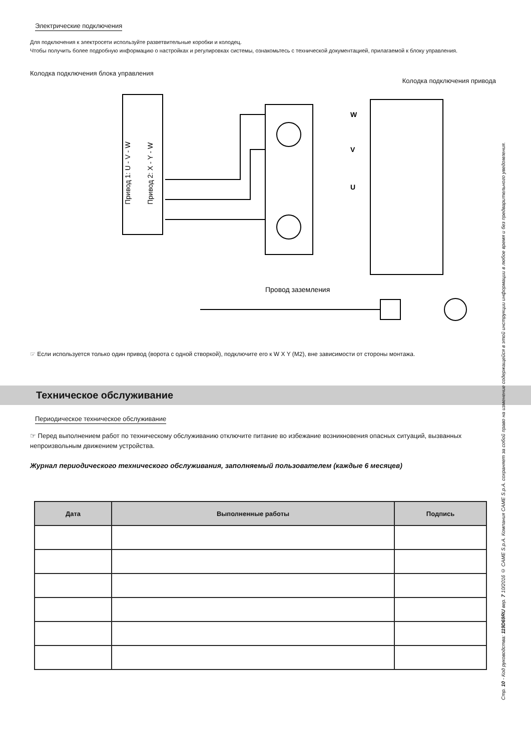Электрические подключения
Для подключения к электросети используйте разветвительные коробки и колодец.
Чтобы получить более подробную информацию о настройках и регулировках системы, ознакомьтесь с технической документацией, прилагаемой к блоку управления.
Колодка подключения блока управления
Колодка подключения привода
W
V
U
Привод 1: U - V - W
Привод 2: X - Y - W
Провод заземления
☞ Если используется только один привод (ворота с одной створкой), подключите его к W X Y (M2), вне зависимости от стороны монтажа.
Техническое обслуживание
Периодическое техническое обслуживание
☞ Перед выполнением работ по техническому обслуживанию отключите питание во избежание возникновения опасных ситуаций, вызванных непроизвольным движением устройства.
Журнал периодического технического обслуживания, заполняемый пользователем (каждые 6 месяцев)
| Дата | Выполненные работы | Подпись |
| --- | --- | --- |
Стр. 10 - Код руководства: 119D69RU вер. 7 10/2016 © CAME S.p.A. Компания CAME S.p.A. сохраняет за собой право на изменение содержащейся в этой инструкции информации в любое время и без предварительного уведомления.